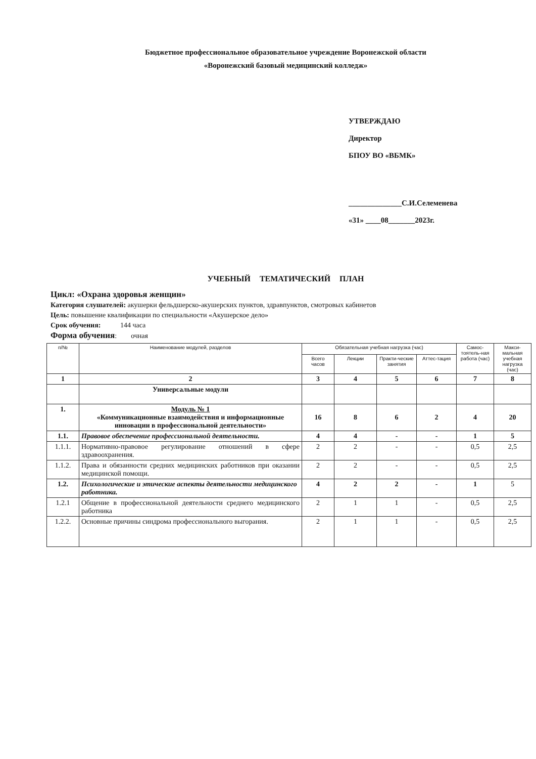Бюджетное профессиональное образовательное учреждение Воронежской области
«Воронежский базовый медицинский колледж»
УТВЕРЖДАЮ
Директор
БПОУ ВО «ВБМК»
______________С.И.Селеменева
«31» ____08_______2023г.
УЧЕБНЫЙ ТЕМАТИЧЕСКИЙ ПЛАН
Цикл: «Охрана здоровья женщин»
Категория слушателей: акушерки фельдшерско-акушерских пунктов, здравпунктов, смотровых кабинетов
Цель: повышение квалификации по специальности «Акушерское дело»
Срок обучения: 144 часа
Форма обучения: очная
| п/№ | Наименование модулей, разделов | Обязательная учебная нагрузка (час) | | | | Самос-тоятель-ная работа (час) | Макси-мальная учебная нагрузка (час) |
| --- | --- | --- | --- | --- | --- | --- | --- |
| | | Всего часов | Лекции | Практи-ческие занятия | Аттес-тация | | |
| 1 | 2 | 3 | 4 | 5 | 6 | 7 | 8 |
| | Универсальные модули | | | | | | |
| 1. | Модуль № 1 «Коммуникационные взаимодействия и информационные инновации в профессиональной деятельности» | 16 | 8 | 6 | 2 | 4 | 20 |
| 1.1. | Правовое обеспечение профессиональной деятельности. | 4 | 4 | - | - | 1 | 5 |
| 1.1.1. | Нормативно-правовое регулирование отношений в сфере здравоохранения. | 2 | 2 | - | - | 0,5 | 2,5 |
| 1.1.2. | Права и обязанности средних медицинских работников при оказании медицинской помощи. | 2 | 2 | - | - | 0,5 | 2,5 |
| 1.2. | Психологические и этические аспекты деятельности медицинского работника. | 4 | 2 | 2 | - | 1 | 5 |
| 1.2.1 | Общение в профессиональной деятельности среднего медицинского работника | 2 | 1 | 1 | - | 0,5 | 2,5 |
| 1.2.2. | Основные причины синдрома профессионального выгорания. | 2 | 1 | 1 | - | 0,5 | 2,5 |